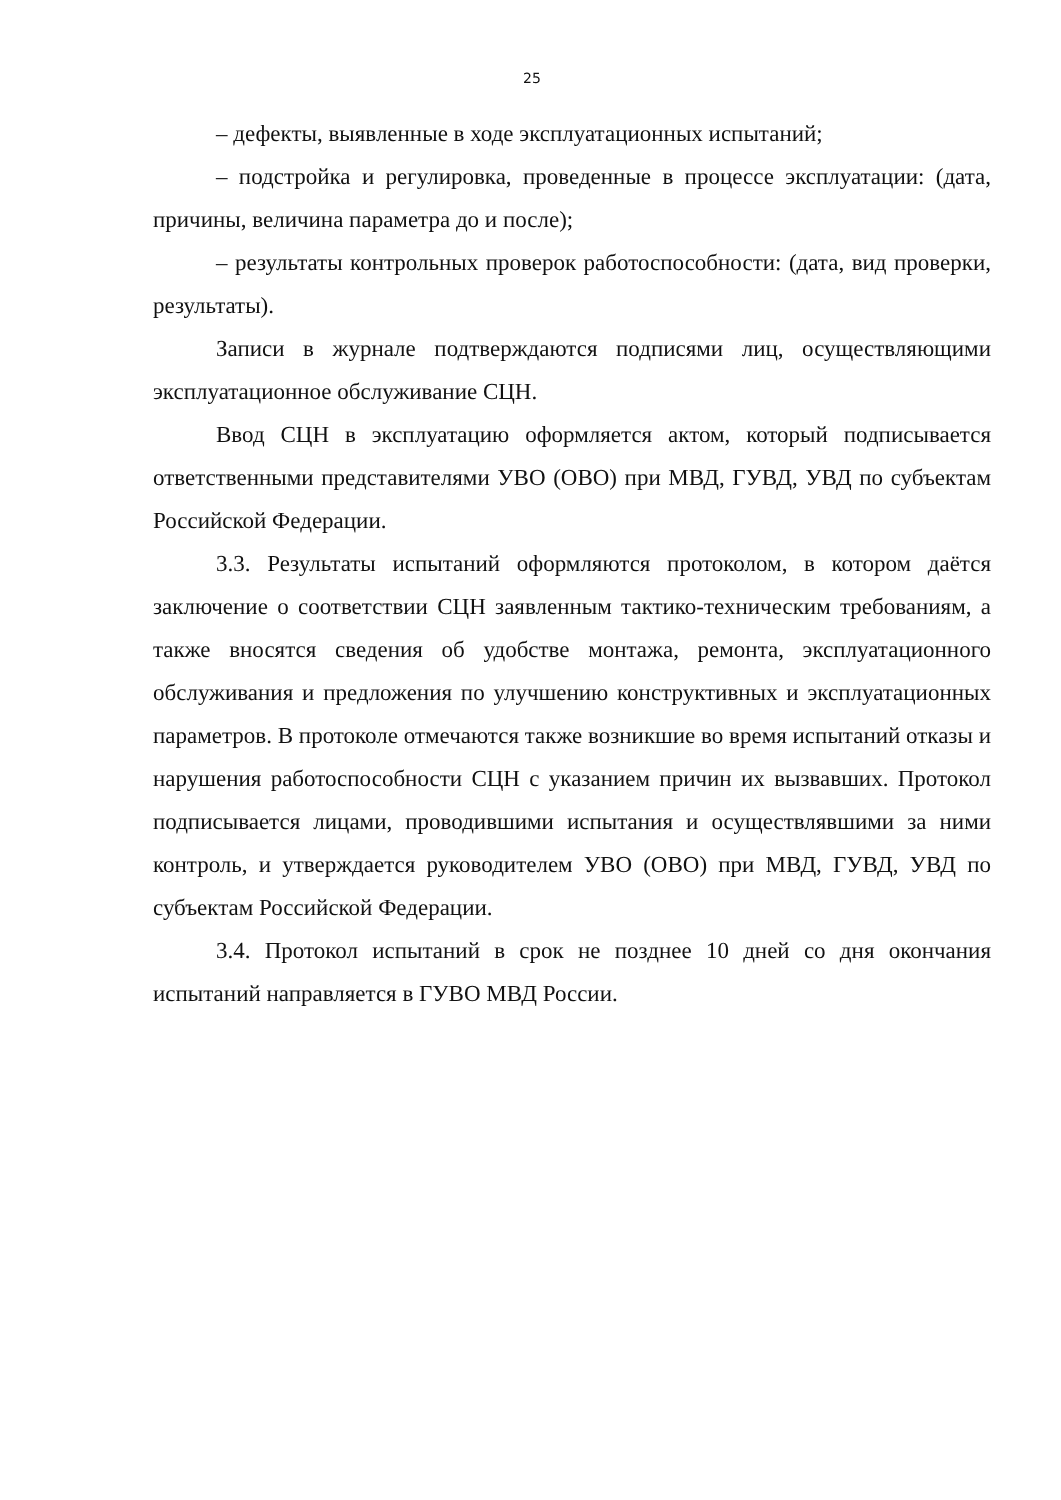25
– дефекты, выявленные в ходе эксплуатационных испытаний;
– подстройка и регулировка, проведенные в процессе эксплуатации: (дата, причины, величина параметра до и после);
– результаты контрольных проверок работоспособности: (дата, вид проверки, результаты).
Записи в журнале подтверждаются подписями лиц, осуществляющими эксплуатационное обслуживание СЦН.
Ввод СЦН в эксплуатацию оформляется актом, который подписывается ответственными представителями УВО (ОВО) при МВД, ГУВД, УВД по субъектам Российской Федерации.
3.3. Результаты испытаний оформляются протоколом, в котором даётся заключение о соответствии СЦН заявленным тактико-техническим требованиям, а также вносятся сведения об удобстве монтажа, ремонта, эксплуатационного обслуживания и предложения по улучшению конструктивных и эксплуатационных параметров. В протоколе отмечаются также возникшие во время испытаний отказы и нарушения работоспособности СЦН с указанием причин их вызвавших. Протокол подписывается лицами, проводившими испытания и осуществлявшими за ними контроль, и утверждается руководителем УВО (ОВО) при МВД, ГУВД, УВД по субъектам Российской Федерации.
3.4. Протокол испытаний в срок не позднее 10 дней со дня окончания испытаний направляется в ГУВО МВД России.